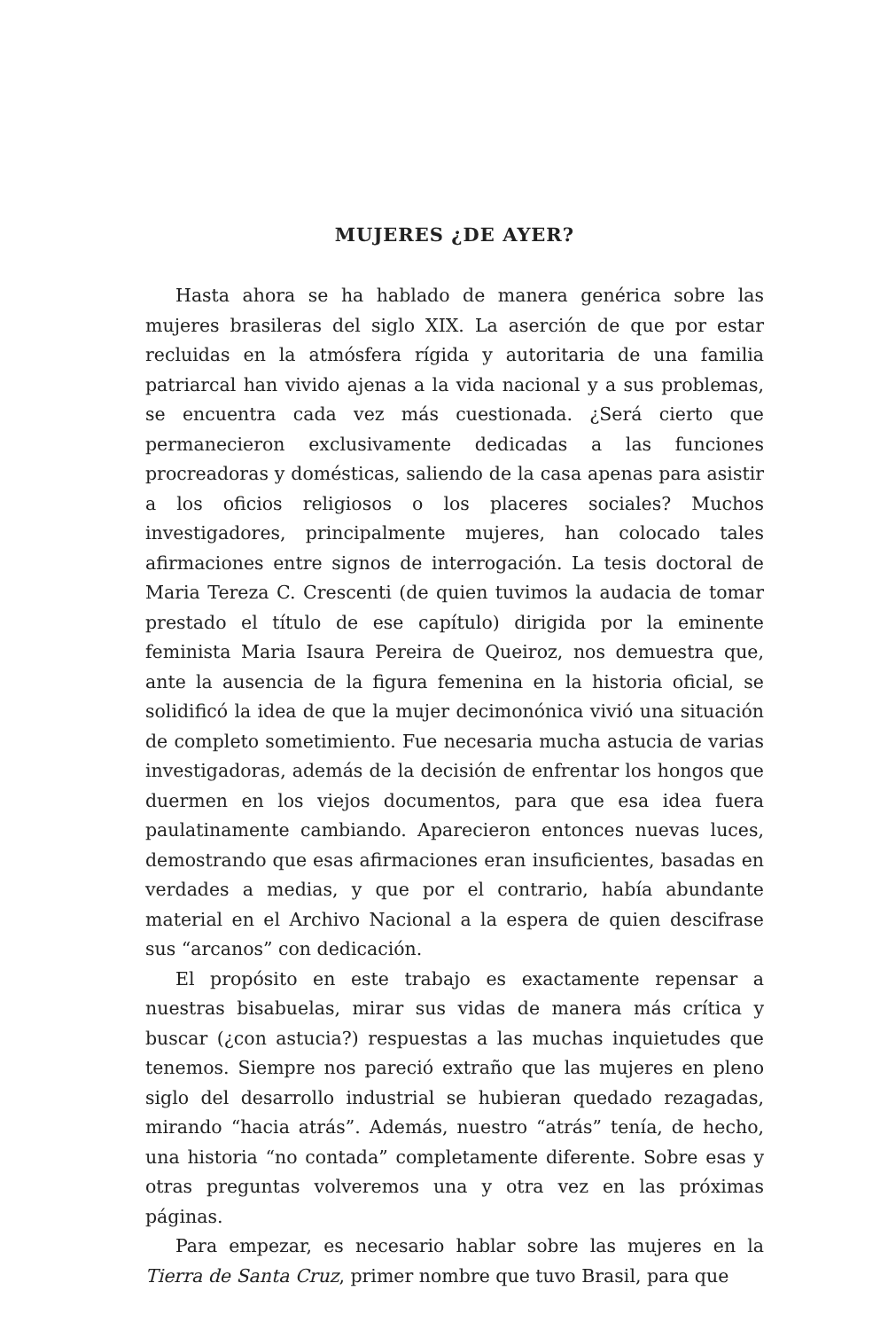MUJERES ¿DE AYER?
Hasta ahora se ha hablado de manera genérica sobre las mujeres brasileras del siglo XIX. La aserción de que por estar recluidas en la atmósfera rígida y autoritaria de una familia patriarcal han vivido ajenas a la vida nacional y a sus problemas, se encuentra cada vez más cuestionada. ¿Será cierto que permanecieron exclusivamente dedicadas a las funciones procreadoras y domésticas, saliendo de la casa apenas para asistir a los oficios religiosos o los placeres sociales? Muchos investigadores, principalmente mujeres, han colocado tales afirmaciones entre signos de interrogación. La tesis doctoral de Maria Tereza C. Crescenti (de quien tuvimos la audacia de tomar prestado el título de ese capítulo) dirigida por la eminente feminista Maria Isaura Pereira de Queiroz, nos demuestra que, ante la ausencia de la figura femenina en la historia oficial, se solidificó la idea de que la mujer decimonónica vivió una situación de completo sometimiento. Fue necesaria mucha astucia de varias investigadoras, además de la decisión de enfrentar los hongos que duermen en los viejos documentos, para que esa idea fuera paulatinamente cambiando. Aparecieron entonces nuevas luces, demostrando que esas afirmaciones eran insuficientes, basadas en verdades a medias, y que por el contrario, había abundante material en el Archivo Nacional a la espera de quien descifrase sus “arcanos” con dedicación.
El propósito en este trabajo es exactamente repensar a nuestras bisabuelas, mirar sus vidas de manera más crítica y buscar (¿con astucia?) respuestas a las muchas inquietudes que tenemos. Siempre nos pareció extraño que las mujeres en pleno siglo del desarrollo industrial se hubieran quedado rezagadas, mirando “hacia atrás”. Además, nuestro “atrás” tenía, de hecho, una historia “no contada” completamente diferente. Sobre esas y otras preguntas volveremos una y otra vez en las próximas páginas.
Para empezar, es necesario hablar sobre las mujeres en la Tierra de Santa Cruz, primer nombre que tuvo Brasil, para que